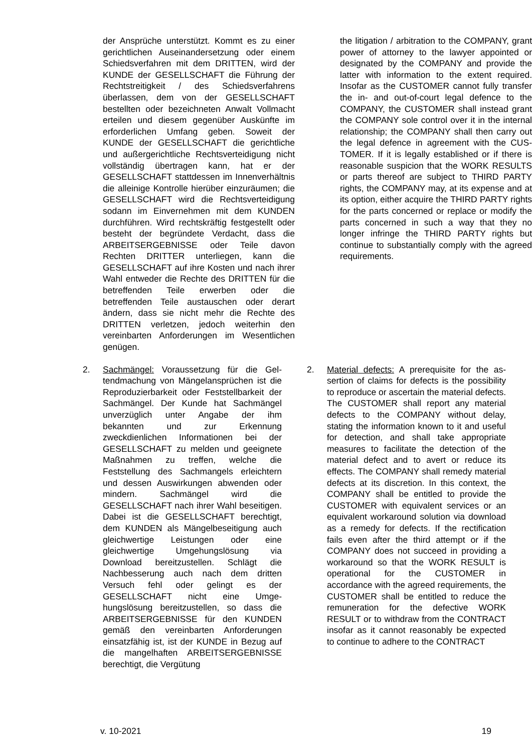der Ansprüche unterstützt. Kommt es zu einer gerichtlichen Auseinandersetzung oder einem Schiedsverfahren mit dem DRITTEN, wird der KUNDE der GESELL­SCHAFT die Führung der Rechtstreitig­keit / des Schiedsverfahrens überlassen, dem von der GESELLSCHAFT bestellten oder bezeichneten Anwalt Vollmacht er­teilen und diesem gegenüber Auskünfte im erforderlichen Umfang geben. Soweit der KUNDE der GESELLSCHAFT die ge­richtliche und außergerichtliche Rechts­verteidigung nicht vollständig übertragen kann, hat er der GESELLSCHAFT statt­dessen im Innenverhältnis die alleinige Kontrolle hierüber einzuräumen; die GE­SELLSCHAFT wird die Rechtsverteidi­gung sodann im Einvernehmen mit dem KUNDEN durchführen. Wird rechtskräftig festgestellt oder besteht der begründete Verdacht, dass die ARBEITSERGEB­NISSE oder Teile davon Rechten DRIT­TER unterliegen, kann die GESELL­SCHAFT auf ihre Kosten und nach ihrer Wahl entweder die Rechte des DRITTEN für die betreffenden Teile erwerben oder die betreffenden Teile austauschen oder derart ändern, dass sie nicht mehr die Rechte des DRITTEN verletzen, jedoch weiterhin den vereinbarten Anforderun­gen im Wesentlichen genügen.
the litigation / arbitration to the COM­PANY, grant power of attorney to the law­yer appointed or designated by the COM­PANY and provide the latter with infor­mation to the extent required. Insofar as the CUSTOMER cannot fully transfer the in- and out-of-court legal defence to the COMPANY, the CUSTOMER shall in­stead grant the COMPANY sole control over it in the internal relationship; the COMPANY shall then carry out the legal defence in agreement with the CUS­TOMER. If it is legally established or if there is reasonable suspicion that the WORK RESULTS or parts thereof are subject to THIRD PARTY rights, the COMPANY may, at its expense and at its option, either acquire the THIRD PARTY rights for the parts concerned or replace or modify the parts concerned in such a way that they no longer infringe the THIRD PARTY rights but continue to sub­stantially comply with the agreed require­ments.
2. Sachmängel: Voraussetzung für die Gel­tendmachung von Mängelansprüchen ist die Reproduzierbarkeit oder Feststellbar­keit der Sachmängel. Der Kunde hat Sachmängel unverzüglich unter Angabe der ihm bekannten und zur Erkennung zweckdienlichen Informationen bei der GESELLSCHAFT zu melden und geeig­nete Maßnahmen zu treffen, welche die Feststellung des Sachmangels erleich­tern und dessen Auswirkungen abwen­den oder mindern. Sachmängel wird die GESELLSCHAFT nach ihrer Wahl besei­tigen. Dabei ist die GESELLSCHAFT be­rechtigt, dem KUNDEN als Mängelbesei­tigung auch gleichwertige Leistungen oder eine gleichwertige Umgehungslö­sung via Download bereitzustellen. Schlägt die Nachbesserung auch nach dem dritten Versuch fehl oder gelingt es der GESELLSCHAFT nicht eine Umge­hungslösung bereitzustellen, so dass die ARBEITSERGEBNISSE für den KUN­DEN gemäß den vereinbarten Anforde­rungen einsatzfähig ist, ist der KUNDE in Bezug auf die mangelhaften ARBEITS­ERGEBNISSE berechtigt, die Vergütung
2. Material defects: A prerequisite for the as­sertion of claims for defects is the possi­bility to reproduce or ascertain the mate­rial defects. The CUSTOMER shall report any material defects to the COMPANY without delay, stating the information known to it and useful for detection, and shall take appropriate measures to facili­tate the detection of the material defect and to avert or reduce its effects. The COMPANY shall remedy material defects at its discretion. In this context, the COM­PANY shall be entitled to provide the CUSTOMER with equivalent services or an equivalent workaround solution via download as a remedy for defects. If the rectification fails even after the third at­tempt or if the COMPANY does not suc­ceed in providing a workaround so that the WORK RESULT is operational for the CUSTOMER in accordance with the agreed requirements, the CUSTOMER shall be entitled to reduce the remunera­tion for the defective WORK RESULT or to withdraw from the CONTRACT insofar as it cannot reasonably be expected to continue to adhere to the CONTRACT
v. 10-2021 19